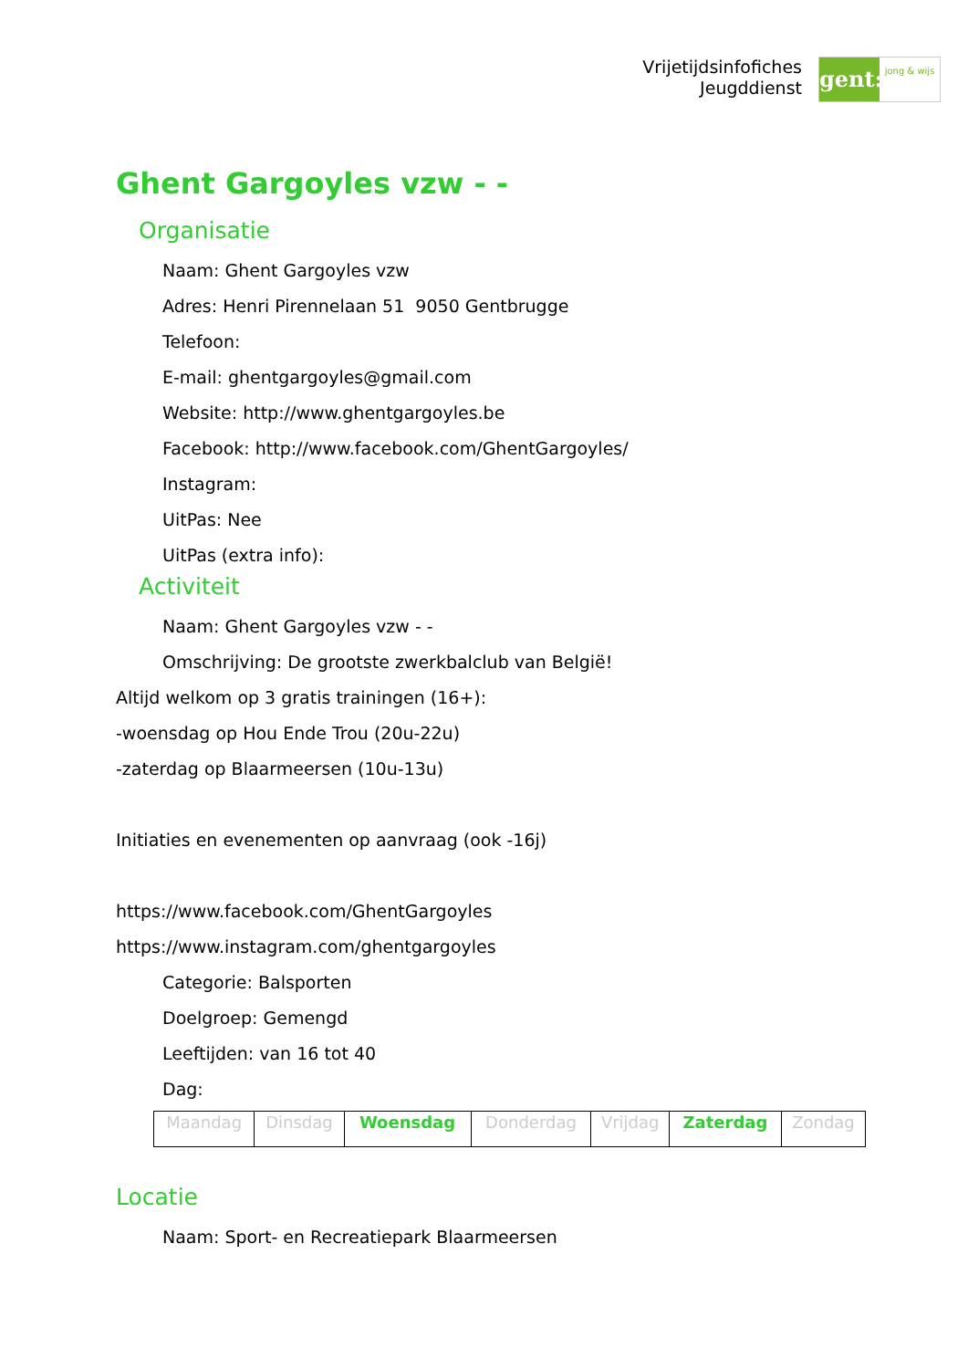Vrijetijdsinfofiches
Jeugddienst
gent:
jong & wijs
Ghent Gargoyles vzw - -
Organisatie
Naam: Ghent Gargoyles vzw
Adres: Henri Pirennelaan 51 9050 Gentbrugge
Telefoon:
E-mail: ghentgargoyles@gmail.com
Website: http://www.ghentgargoyles.be
Facebook: http://www.facebook.com/GhentGargoyles/
Instagram:
UitPas: Nee
UitPas (extra info):
Activiteit
Naam: Ghent Gargoyles vzw - -
Omschrijving: De grootste zwerkbalclub van België!
Altijd welkom op 3 gratis trainingen (16+):
-woensdag op Hou Ende Trou (20u-22u)
-zaterdag op Blaarmeersen (10u-13u)
Initiaties en evenementen op aanvraag (ook -16j)
https://www.facebook.com/GhentGargoyles
https://www.instagram.com/ghentgargoyles
Categorie: Balsporten
Doelgroep: Gemengd
Leeftijden: van 16 tot 40
Dag:
| Maandag | Dinsdag | Woensdag | Donderdag | Vrijdag | Zaterdag | Zondag |
Locatie
Naam: Sport- en Recreatiepark Blaarmeersen